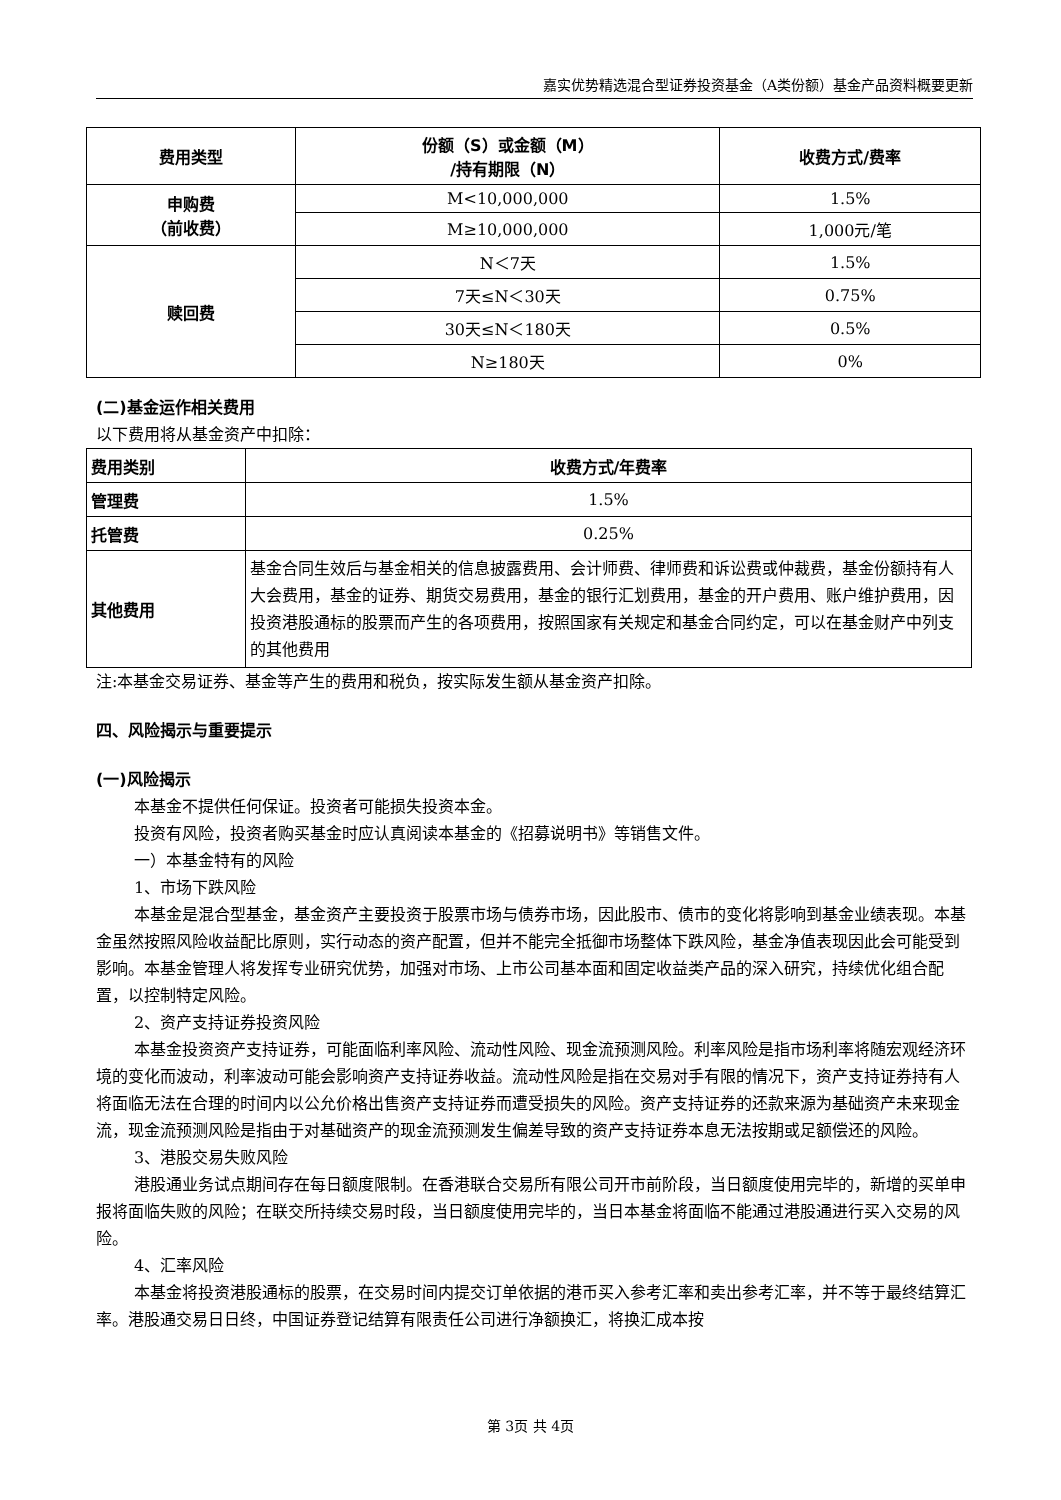嘉实优势精选混合型证券投资基金（A类份额）基金产品资料概要更新
| 费用类型 | 份额（S）或金额（M） /持有期限（N） | 收费方式/费率 |
| --- | --- | --- |
| 申购费 （前收费） | M<10,000,000 | 1.5% |
| | M≥10,000,000 | 1,000元/笔 |
| 赎回费 | N＜7天 | 1.5% |
| | 7天≤N＜30天 | 0.75% |
| | 30天≤N＜180天 | 0.5% |
| | N≥180天 | 0% |
(二)基金运作相关费用
以下费用将从基金资产中扣除：
| 费用类别 | 收费方式/年费率 |
| 管理费 | 1.5% |
| 托管费 | 0.25% |
| 其他费用 | 基金合同生效后与基金相关的信息披露费用、会计师费、律师费和诉讼费或仲裁费，基金份额持有人大会费用，基金的证券、期货交易费用，基金的银行汇划费用，基金的开户费用、账户维护费用，因投资港股通标的股票而产生的各项费用，按照国家有关规定和基金合同约定，可以在基金财产中列支的其他费用 |
注:本基金交易证券、基金等产生的费用和税负，按实际发生额从基金资产扣除。
四、风险揭示与重要提示
(一)风险揭示
本基金不提供任何保证。投资者可能损失投资本金。
投资有风险，投资者购买基金时应认真阅读本基金的《招募说明书》等销售文件。
一）本基金特有的风险
1、市场下跌风险
本基金是混合型基金，基金资产主要投资于股票市场与债券市场，因此股市、债市的变化将影响到基金业绩表现。本基金虽然按照风险收益配比原则，实行动态的资产配置，但并不能完全抵御市场整体下跌风险，基金净值表现因此会可能受到影响。本基金管理人将发挥专业研究优势，加强对市场、上市公司基本面和固定收益类产品的深入研究，持续优化组合配置，以控制特定风险。
2、资产支持证券投资风险
本基金投资资产支持证券，可能面临利率风险、流动性风险、现金流预测风险。利率风险是指市场利率将随宏观经济环境的变化而波动，利率波动可能会影响资产支持证券收益。流动性风险是指在交易对手有限的情况下，资产支持证券持有人将面临无法在合理的时间内以公允价格出售资产支持证券而遭受损失的风险。资产支持证券的还款来源为基础资产未来现金流，现金流预测风险是指由于对基础资产的现金流预测发生偏差导致的资产支持证券本息无法按期或足额偿还的风险。
3、港股交易失败风险
港股通业务试点期间存在每日额度限制。在香港联合交易所有限公司开市前阶段，当日额度使用完毕的，新增的买单申报将面临失败的风险；在联交所持续交易时段，当日额度使用完毕的，当日本基金将面临不能通过港股通进行买入交易的风险。
4、汇率风险
本基金将投资港股通标的股票，在交易时间内提交订单依据的港币买入参考汇率和卖出参考汇率，并不等于最终结算汇率。港股通交易日日终，中国证券登记结算有限责任公司进行净额换汇，将换汇成本按
第 3页 共 4页